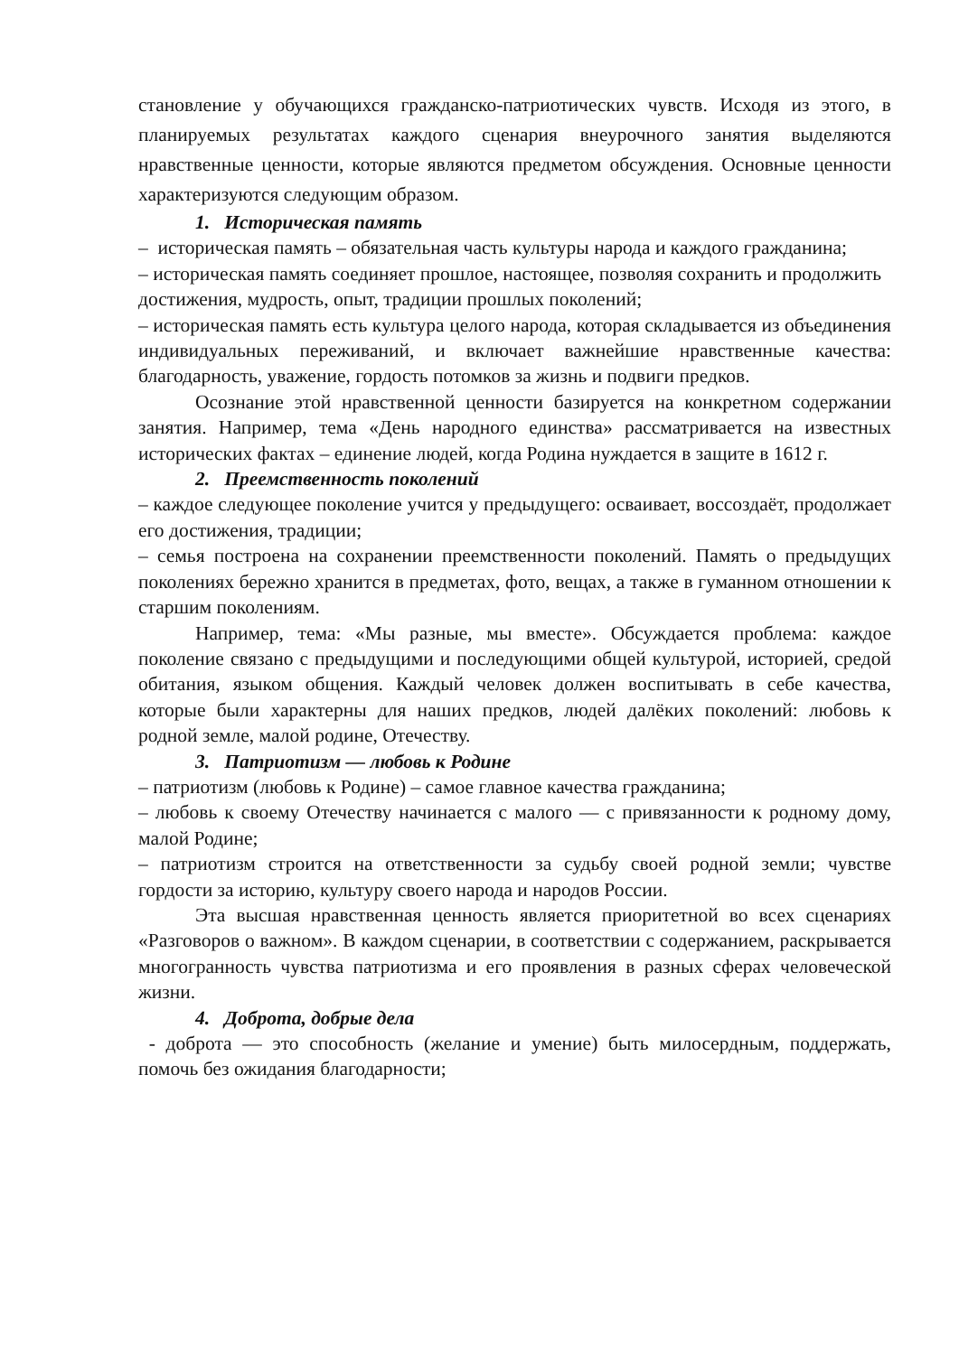становление у обучающихся гражданско-патриотических чувств. Исходя из этого, в планируемых результатах каждого сценария внеурочного занятия выделяются нравственные ценности, которые являются предметом обсуждения. Основные ценности характеризуются следующим образом.
1. Историческая память
– историческая память – обязательная часть культуры народа и каждого гражданина;
– историческая память соединяет прошлое, настоящее, позволяя сохранить и продолжить достижения, мудрость, опыт, традиции прошлых поколений;
– историческая память есть культура целого народа, которая складывается из объединения индивидуальных переживаний, и включает важнейшие нравственные качества: благодарность, уважение, гордость потомков за жизнь и подвиги предков.
Осознание этой нравственной ценности базируется на конкретном содержании занятия. Например, тема «День народного единства» рассматривается на известных исторических фактах – единение людей, когда Родина нуждается в защите в 1612 г.
2. Преемственность поколений
– каждое следующее поколение учится у предыдущего: осваивает, воссоздаёт, продолжает его достижения, традиции;
– семья построена на сохранении преемственности поколений. Память о предыдущих поколениях бережно хранится в предметах, фото, вещах, а также в гуманном отношении к старшим поколениям.
Например, тема: «Мы разные, мы вместе». Обсуждается проблема: каждое поколение связано с предыдущими и последующими общей культурой, историей, средой обитания, языком общения. Каждый человек должен воспитывать в себе качества, которые были характерны для наших предков, людей далёких поколений: любовь к родной земле, малой родине, Отечеству.
3. Патриотизм — любовь к Родине
– патриотизм (любовь к Родине) – самое главное качества гражданина;
– любовь к своему Отечеству начинается с малого — с привязанности к родному дому, малой Родине;
– патриотизм строится на ответственности за судьбу своей родной земли; чувстве гордости за историю, культуру своего народа и народов России.
Эта высшая нравственная ценность является приоритетной во всех сценариях «Разговоров о важном». В каждом сценарии, в соответствии с содержанием, раскрывается многогранность чувства патриотизма и его проявления в разных сферах человеческой жизни.
4. Доброта, добрые дела
- доброта — это способность (желание и умение) быть милосердным, поддержать, помочь без ожидания благодарности;